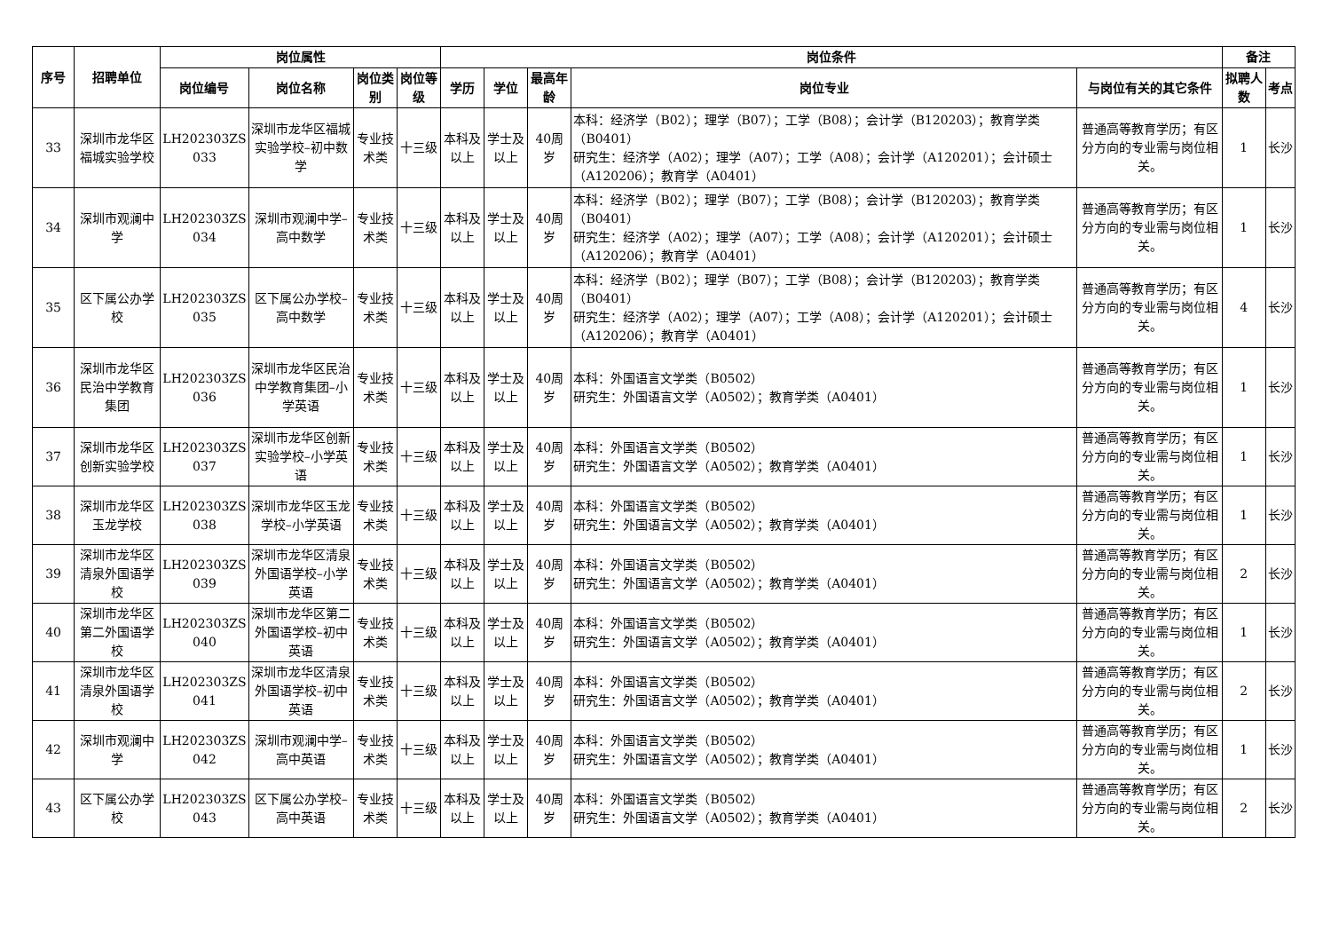| 序号 | 招聘单位 | 岗位属性 | | | | 岗位条件 | | | | | 备注 | |
| --- | --- | --- | --- | --- | --- | --- | --- | --- | --- | --- | --- | --- |
| | | 岗位编号 | 岗位名称 | 岗位类别 | 岗位等级 | 学历 | 学位 | 最高年龄 | 岗位专业 | 与岗位有关的其它条件 | 拟聘人数 | 考点 |
| 33 | 深圳市龙华区福城实验学校 | LH202303ZS 033 | 深圳市龙华区福城实验学校–初中数学 | 专业技术类 | 十三级 | 本科及以上 | 学士及以上 | 40周岁 | 本科：经济学（B02）；理学（B07）；工学（B08）；会计学（B120203）；教育学类（B0401） 研究生：经济学（A02）；理学（A07）；工学（A08）；会计学（A120201）；会计硕士（A120206）；教育学（A0401） | 普通高等教育学历；有区分方向的专业需与岗位相关。 | 1 | 长沙 |
| 34 | 深圳市观澜中学 | LH202303ZS 034 | 深圳市观澜中学–高中数学 | 专业技术类 | 十三级 | 本科及以上 | 学士及以上 | 40周岁 | 本科：经济学（B02）；理学（B07）；工学（B08）；会计学（B120203）；教育学类（B0401） 研究生：经济学（A02）；理学（A07）；工学（A08）；会计学（A120201）；会计硕士（A120206）；教育学（A0401） | 普通高等教育学历；有区分方向的专业需与岗位相关。 | 1 | 长沙 |
| 35 | 区下属公办学校 | LH202303ZS 035 | 区下属公办学校–高中数学 | 专业技术类 | 十三级 | 本科及以上 | 学士及以上 | 40周岁 | 本科：经济学（B02）；理学（B07）；工学（B08）；会计学（B120203）；教育学类（B0401） 研究生：经济学（A02）；理学（A07）；工学（A08）；会计学（A120201）；会计硕士（A120206）；教育学（A0401） | 普通高等教育学历；有区分方向的专业需与岗位相关。 | 4 | 长沙 |
| 36 | 深圳市龙华区民治中学教育集团 | LH202303ZS 036 | 深圳市龙华区民治中学教育集团–小学英语 | 专业技术类 | 十三级 | 本科及以上 | 学士及以上 | 40周岁 | 本科：外国语言文学类（B0502） 研究生：外国语言文学（A0502）；教育学类（A0401） | 普通高等教育学历；有区分方向的专业需与岗位相关。 | 1 | 长沙 |
| 37 | 深圳市龙华区创新实验学校 | LH202303ZS 037 | 深圳市龙华区创新实验学校–小学英语 | 专业技术类 | 十三级 | 本科及以上 | 学士及以上 | 40周岁 | 本科：外国语言文学类（B0502） 研究生：外国语言文学（A0502）；教育学类（A0401） | 普通高等教育学历；有区分方向的专业需与岗位相关。 | 1 | 长沙 |
| 38 | 深圳市龙华区玉龙学校 | LH202303ZS 038 | 深圳市龙华区玉龙学校–小学英语 | 专业技术类 | 十三级 | 本科及以上 | 学士及以上 | 40周岁 | 本科：外国语言文学类（B0502） 研究生：外国语言文学（A0502）；教育学类（A0401） | 普通高等教育学历；有区分方向的专业需与岗位相关。 | 1 | 长沙 |
| 39 | 深圳市龙华区清泉外国语学校 | LH202303ZS 039 | 深圳市龙华区清泉外国语学校–小学英语 | 专业技术类 | 十三级 | 本科及以上 | 学士及以上 | 40周岁 | 本科：外国语言文学类（B0502） 研究生：外国语言文学（A0502）；教育学类（A0401） | 普通高等教育学历；有区分方向的专业需与岗位相关。 | 2 | 长沙 |
| 40 | 深圳市龙华区第二外国语学校 | LH202303ZS 040 | 深圳市龙华区第二外国语学校–初中英语 | 专业技术类 | 十三级 | 本科及以上 | 学士及以上 | 40周岁 | 本科：外国语言文学类（B0502） 研究生：外国语言文学（A0502）；教育学类（A0401） | 普通高等教育学历；有区分方向的专业需与岗位相关。 | 1 | 长沙 |
| 41 | 深圳市龙华区清泉外国语学校 | LH202303ZS 041 | 深圳市龙华区清泉外国语学校–初中英语 | 专业技术类 | 十三级 | 本科及以上 | 学士及以上 | 40周岁 | 本科：外国语言文学类（B0502） 研究生：外国语言文学（A0502）；教育学类（A0401） | 普通高等教育学历；有区分方向的专业需与岗位相关。 | 2 | 长沙 |
| 42 | 深圳市观澜中学 | LH202303ZS 042 | 深圳市观澜中学–高中英语 | 专业技术类 | 十三级 | 本科及以上 | 学士及以上 | 40周岁 | 本科：外国语言文学类（B0502） 研究生：外国语言文学（A0502）；教育学类（A0401） | 普通高等教育学历；有区分方向的专业需与岗位相关。 | 1 | 长沙 |
| 43 | 区下属公办学校 | LH202303ZS 043 | 区下属公办学校–高中英语 | 专业技术类 | 十三级 | 本科及以上 | 学士及以上 | 40周岁 | 本科：外国语言文学类（B0502） 研究生：外国语言文学（A0502）；教育学类（A0401） | 普通高等教育学历；有区分方向的专业需与岗位相关。 | 2 | 长沙 |